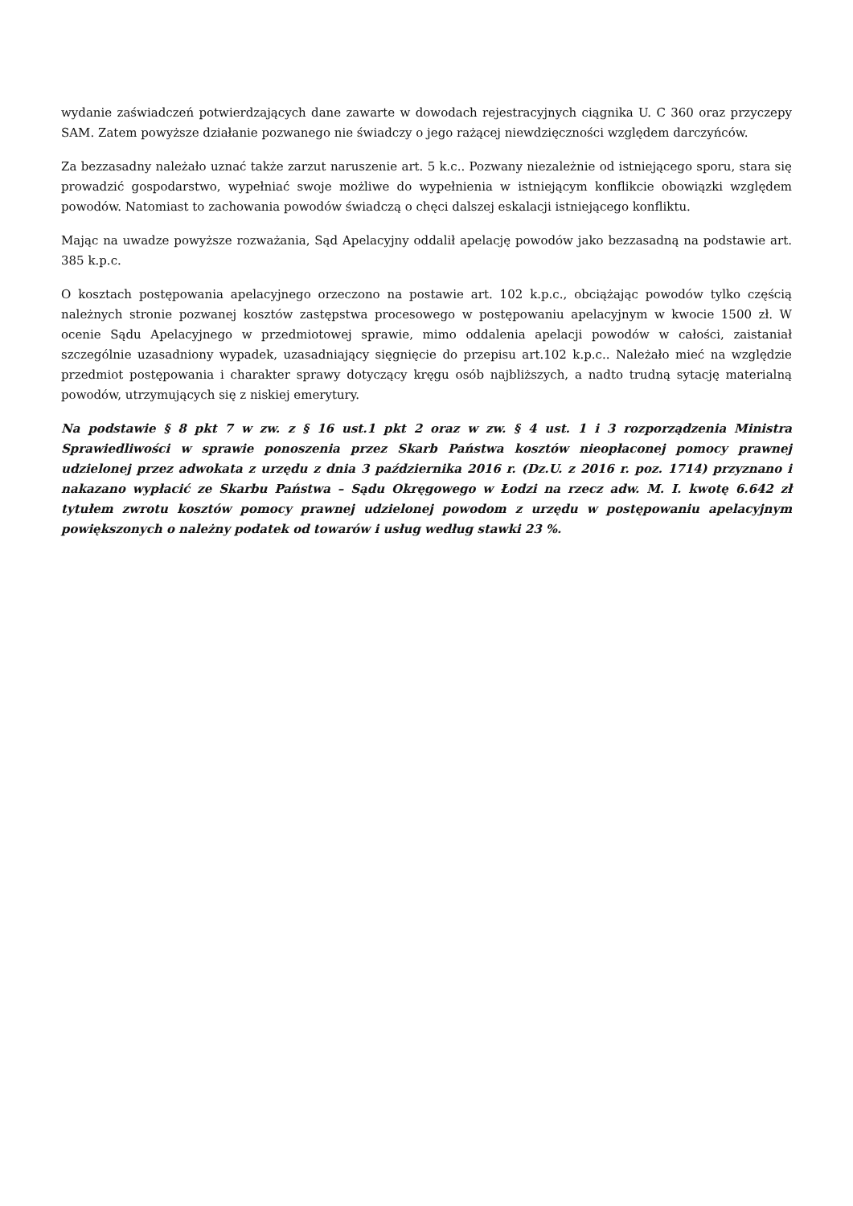wydanie zaświadczeń potwierdzających dane zawarte w dowodach rejestracyjnych ciągnika U. C 360 oraz przyczepy SAM. Zatem powyższe działanie pozwanego nie świadczy o jego rażącej niewdzięczności względem darczyńców.
Za bezzasadny należało uznać także zarzut naruszenie art. 5 k.c.. Pozwany niezależnie od istniejącego sporu, stara się prowadzić gospodarstwo, wypełniać swoje możliwe do wypełnienia w istniejącym konflikcie obowiązki względem powodów. Natomiast to zachowania powodów świadczą o chęci dalszej eskalacji istniejącego konfliktu.
Mając na uwadze powyższe rozważania, Sąd Apelacyjny oddalił apelację powodów jako bezzasadną na podstawie art. 385 k.p.c.
O kosztach postępowania apelacyjnego orzeczono na postawie art. 102 k.p.c., obciążając powodów tylko częścią należnych stronie pozwanej kosztów zastępstwa procesowego w postępowaniu apelacyjnym w kwocie 1500 zł. W ocenie Sądu Apelacyjnego w przedmiotowej sprawie, mimo oddalenia apelacji powodów w całości, zaistaniał szczególnie uzasadniony wypadek, uzasadniający sięgnięcie do przepisu art.102 k.p.c.. Należało mieć na względzie przedmiot postępowania i charakter sprawy dotyczący kręgu osób najbliższych, a nadto trudną sytację materialną powodów, utrzymujących się z niskiej emerytury.
Na podstawie § 8 pkt 7 w zw. z § 16 ust.1 pkt 2 oraz w zw. § 4 ust. 1 i 3 rozporządzenia Ministra Sprawiedliwości w sprawie ponoszenia przez Skarb Państwa kosztów nieopłaconej pomocy prawnej udzielonej przez adwokata z urzędu z dnia 3 października 2016 r. (Dz.U. z 2016 r. poz. 1714) przyznano i nakazano wypłacić ze Skarbu Państwa – Sądu Okręgowego w Łodzi na rzecz adw. M. I. kwotę 6.642 zł tytułem zwrotu kosztów pomocy prawnej udzielonej powodom z urzędu w postępowaniu apelacyjnym powiększonych o należny podatek od towarów i usług według stawki 23 %.